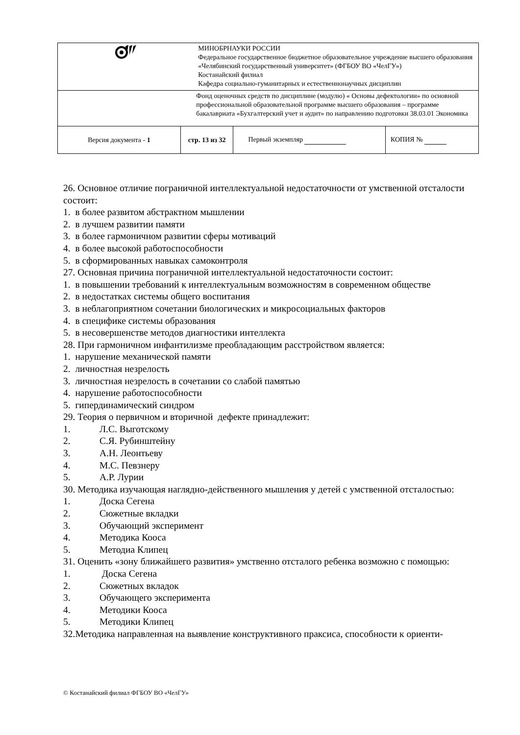| | | МИНОБРНАУКИ РОССИИ Федеральное государственное бюджетное образовательное учреждение высшего образования «Челябинский государственный университет» (ФГБОУ ВО «ЧелГУ») Костанайский филиал Кафедра социально-гуманитарных и естественнонаучных дисциплин | | |
| | | Фонд оценочных средств по дисциплине (модулю) « Основы дефектологии» по основной профессиональной образовательной программе высшего образования – программе бакалавриата «Бухгалтерский учет и аудит» по направлению подготовки 38.03.01 Экономика | | |
| Версия документа - 1 | стр. 13 из 32 | | Первый экземпляр | КОПИЯ № |
26. Основное отличие пограничной интеллектуальной недостаточности от умственной отсталости состоит:
1. в более развитом абстрактном мышлении
2. в лучшем развитии памяти
3. в более гармоничном развитии сферы мотиваций
4. в более высокой работоспособности
5. в сформированных навыках самоконтроля
27. Основная причина пограничной интеллектуальной недостаточности состоит:
1. в повышении требований к интеллектуальным возможностям в современном обществе
2. в недостатках системы общего воспитания
3. в неблагоприятном сочетании биологических и микросоциальных факторов
4. в специфике системы образования
5. в несовершенстве методов диагностики интеллекта
28. При гармоничном инфантилизме преобладающим расстройством является:
1. нарушение механической памяти
2. личностная незрелость
3. личностная незрелость в сочетании со слабой памятью
4. нарушение работоспособности
5. гипердинамический синдром
29. Теория о первичном и вторичной дефекте принадлежит:
1. Л.С. Выготскому
2. С.Я. Рубинштейну
3. А.Н. Леонтьеву
4. М.С. Певзнеру
5. А.Р. Лурии
30. Методика изучающая наглядно-действенного мышления у детей с умственной отсталостью:
1. Доска Сегена
2. Сюжетные вкладки
3. Обучающий эксперимент
4. Методика Кооса
5. Методиа Клипец
31. Оценить «зону ближайшего развития» умственно отсталого ребенка возможно с помощью:
1. Доска Сегена
2. Сюжетных вкладок
3. Обучающего эксперимента
4. Методики Кооса
5. Методики Клипец
32.Методика направленная на выявление конструктивного праксиса, способности к ориенти-
© Костанайский филиал ФГБОУ ВО «ЧелГУ»